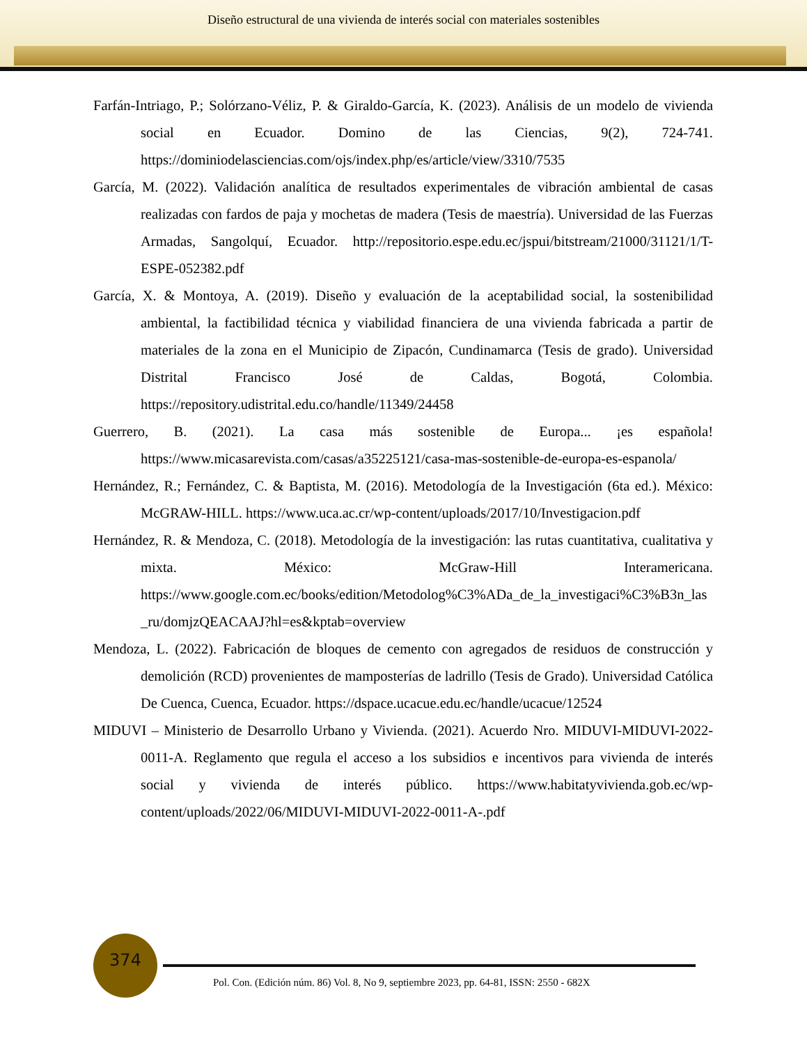Diseño estructural de una vivienda de interés social con materiales sostenibles
Farfán-Intriago, P.; Solórzano-Véliz, P. & Giraldo-García, K. (2023). Análisis de un modelo de vivienda social en Ecuador. Domino de las Ciencias, 9(2), 724-741. https://dominiodelasciencias.com/ojs/index.php/es/article/view/3310/7535
García, M. (2022). Validación analítica de resultados experimentales de vibración ambiental de casas realizadas con fardos de paja y mochetas de madera (Tesis de maestría). Universidad de las Fuerzas Armadas, Sangolquí, Ecuador. http://repositorio.espe.edu.ec/jspui/bitstream/21000/31121/1/T-ESPE-052382.pdf
García, X. & Montoya, A. (2019). Diseño y evaluación de la aceptabilidad social, la sostenibilidad ambiental, la factibilidad técnica y viabilidad financiera de una vivienda fabricada a partir de materiales de la zona en el Municipio de Zipacón, Cundinamarca (Tesis de grado). Universidad Distrital Francisco José de Caldas, Bogotá, Colombia. https://repository.udistrital.edu.co/handle/11349/24458
Guerrero, B. (2021). La casa más sostenible de Europa... ¡es española! https://www.micasarevista.com/casas/a35225121/casa-mas-sostenible-de-europa-es-espanola/
Hernández, R.; Fernández, C. & Baptista, M. (2016). Metodología de la Investigación (6ta ed.). México: McGRAW-HILL. https://www.uca.ac.cr/wp-content/uploads/2017/10/Investigacion.pdf
Hernández, R. & Mendoza, C. (2018). Metodología de la investigación: las rutas cuantitativa, cualitativa y mixta. México: McGraw-Hill Interamericana. https://www.google.com.ec/books/edition/Metodolog%C3%ADa_de_la_investigaci%C3%B3n_las_ru/domjzQEACAAJ?hl=es&kptab=overview
Mendoza, L. (2022). Fabricación de bloques de cemento con agregados de residuos de construcción y demolición (RCD) provenientes de mamposterías de ladrillo (Tesis de Grado). Universidad Católica De Cuenca, Cuenca, Ecuador. https://dspace.ucacue.edu.ec/handle/ucacue/12524
MIDUVI – Ministerio de Desarrollo Urbano y Vivienda. (2021). Acuerdo Nro. MIDUVI-MIDUVI-2022-0011-A. Reglamento que regula el acceso a los subsidios e incentivos para vivienda de interés social y vivienda de interés público. https://www.habitatyvivienda.gob.ec/wp-content/uploads/2022/06/MIDUVI-MIDUVI-2022-0011-A-.pdf
374
Pol. Con. (Edición núm. 86) Vol. 8, No 9, septiembre 2023, pp. 64-81, ISSN: 2550 - 682X